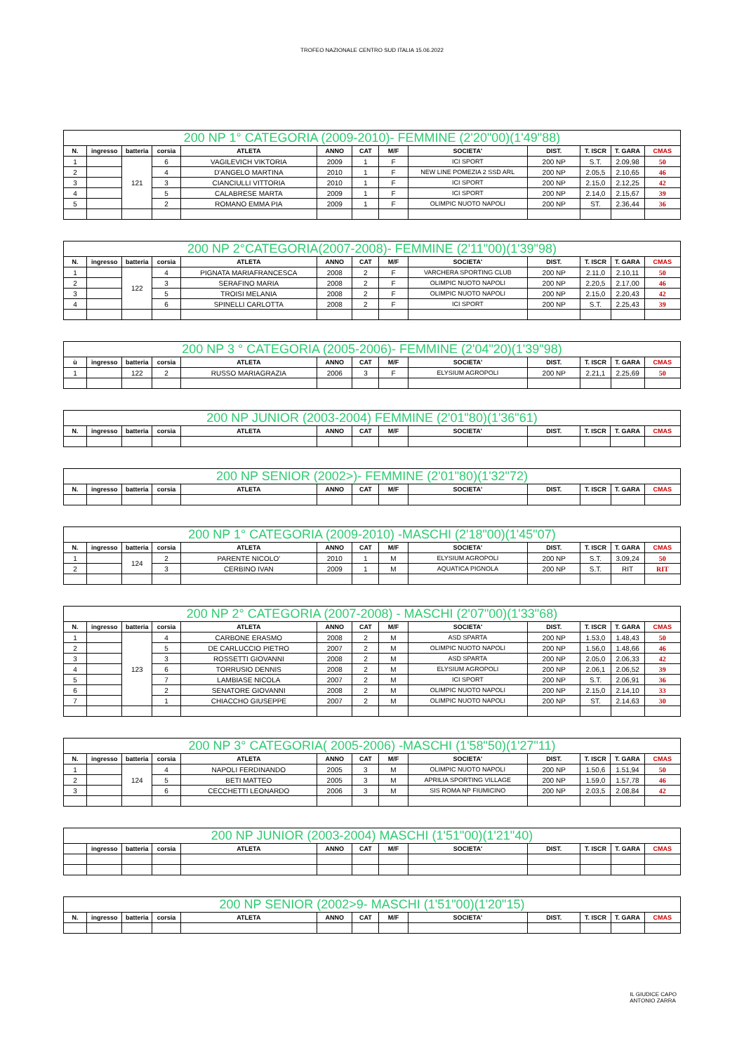TROFEO NAZIONALE CENTRO SUD ITALIA 15.06.2022
| 200 NP 1° CATEGORIA (2009-2010)- FEMMINE (2'20"00)(1'49"88) | | | | | | | | | | | | |
| N. | ingresso | batteria | corsia | ATLETA | ANNO | CAT | M/F | SOCIETA' | DIST. | T. ISCR | T. GARA | CMAS |
| 1 | | 121 | 6 | VAGILEVICH VIKTORIA | 2009 | 1 | F | ICI SPORT | 200 NP | S.T. | 2.09,98 | 50 |
| 2 | | | 4 | D'ANGELO MARTINA | 2010 | 1 | F | NEW LINE POMEZIA 2 SSD ARL | 200 NP | 2.05,5 | 2.10,65 | 46 |
| 3 | | | 3 | CIANCIULLI VITTORIA | 2010 | 1 | F | ICI SPORT | 200 NP | 2.15,0 | 2.12,25 | 42 |
| 4 | | | 5 | CALABRESE MARTA | 2009 | 1 | F | ICI SPORT | 200 NP | 2.14,0 | 2.15,67 | 39 |
| 5 | | | 2 | ROMANO EMMA PIA | 2009 | 1 | F | OLIMPIC NUOTO NAPOLI | 200 NP | ST. | 2.36,44 | 36 |
| 200 NP 2°CATEGORIA(2007-2008)- FEMMINE (2'11"00)(1'39"98) | | | | | | | | | | | | |
| N. | ingresso | batteria | corsia | ATLETA | ANNO | CAT | M/F | SOCIETA' | DIST. | T. ISCR | T. GARA | CMAS |
| 1 | | 122 | 4 | PIGNATA MARIAFRANCESCA | 2008 | 2 | F | VARCHERA SPORTING CLUB | 200 NP | 2.11,0 | 2.10,11 | 50 |
| 2 | | | 3 | SERAFINO MARIA | 2008 | 2 | F | OLIMPIC NUOTO NAPOLI | 200 NP | 2.20,5 | 2.17,00 | 46 |
| 3 | | | 5 | TROISI MELANIA | 2008 | 2 | F | OLIMPIC NUOTO NAPOLI | 200 NP | 2.15,0 | 2.20,43 | 42 |
| 4 | | | 6 | SPINELLI CARLOTTA | 2008 | 2 | F | ICI SPORT | 200 NP | S.T. | 2.25,43 | 39 |
| 200 NP 3 ° CATEGORIA (2005-2006)- FEMMINE (2'04"20)(1'39"98) | | | | | | | | | | | | |
| ù | ingresso | batteria | corsia | ATLETA | ANNO | CAT | M/F | SOCIETA' | DIST. | T. ISCR | T. GARA | CMAS |
| 1 | | 122 | 2 | RUSSO MARIAGRAZIA | 2006 | 3 | F | ELYSIUM AGROPOLI | 200 NP | 2.21,1 | 2.25,69 | 50 |
| 200 NP JUNIOR (2003-2004) FEMMINE (2'01"80)(1'36"61) | | | | | | | | | | | | |
| N. | ingresso | batteria | corsia | ATLETA | ANNO | CAT | M/F | SOCIETA' | DIST. | T. ISCR | T. GARA | CMAS |
| 200 NP SENIOR (2002>)- FEMMINE (2'01"80)(1'32"72) | | | | | | | | | | | | |
| N. | ingresso | batteria | corsia | ATLETA | ANNO | CAT | M/F | SOCIETA' | DIST. | T. ISCR | T. GARA | CMAS |
| 200 NP 1° CATEGORIA (2009-2010) -MASCHI (2'18"00)(1'45"07) | | | | | | | | | | | | |
| N. | ingresso | batteria | corsia | ATLETA | ANNO | CAT | M/F | SOCIETA' | DIST. | T. ISCR | T. GARA | CMAS |
| 1 | | 124 | 2 | PARENTE NICOLO' | 2010 | 1 | M | ELYSIUM AGROPOLI | 200 NP | S.T. | 3.09,24 | 50 |
| 2 | | | 3 | CERBINO IVAN | 2009 | 1 | M | AQUATICA PIGNOLA | 200 NP | S.T. | RIT | RIT |
| 200 NP 2° CATEGORIA (2007-2008) - MASCHI (2'07"00)(1'33"68) | | | | | | | | | | | | |
| N. | ingresso | batteria | corsia | ATLETA | ANNO | CAT | M/F | SOCIETA' | DIST. | T. ISCR | T. GARA | CMAS |
| 1 | | 123 | 4 | CARBONE ERASMO | 2008 | 2 | M | ASD SPARTA | 200 NP | 1.53,0 | 1.48,43 | 50 |
| 2 | | | 5 | DE CARLUCCIO PIETRO | 2007 | 2 | M | OLIMPIC NUOTO NAPOLI | 200 NP | 1.56,0 | 1.48,66 | 46 |
| 3 | | | 3 | ROSSETTI GIOVANNI | 2008 | 2 | M | ASD SPARTA | 200 NP | 2.05,0 | 2.06,33 | 42 |
| 4 | | | 6 | TORRUSIO DENNIS | 2008 | 2 | M | ELYSIUM AGROPOLI | 200 NP | 2.06,1 | 2.06,52 | 39 |
| 5 | | | 7 | LAMBIASE NICOLA | 2007 | 2 | M | ICI SPORT | 200 NP | S.T. | 2.06,91 | 36 |
| 6 | | | 2 | SENATORE GIOVANNI | 2008 | 2 | M | OLIMPIC NUOTO NAPOLI | 200 NP | 2.15,0 | 2.14,10 | 33 |
| 7 | | | 1 | CHIACCHO GIUSEPPE | 2007 | 2 | M | OLIMPIC NUOTO NAPOLI | 200 NP | ST. | 2.14,63 | 30 |
| 200 NP 3° CATEGORIA( 2005-2006) -MASCHI (1'58"50)(1'27"11) | | | | | | | | | | | | |
| N. | ingresso | batteria | corsia | ATLETA | ANNO | CAT | M/F | SOCIETA' | DIST. | T. ISCR | T. GARA | CMAS |
| 1 | | 124 | 4 | NAPOLI FERDINANDO | 2005 | 3 | M | OLIMPIC NUOTO NAPOLI | 200 NP | 1.50,6 | 1.51,94 | 50 |
| 2 | | | 5 | BETI MATTEO | 2005 | 3 | M | APRILIA SPORTING VILLAGE | 200 NP | 1.59,0 | 1.57,78 | 46 |
| 3 | | | 6 | CECCHETTI LEONARDO | 2006 | 3 | M | SIS ROMA NP FIUMICINO | 200 NP | 2.03,5 | 2.08,84 | 42 |
| 200 NP JUNIOR (2003-2004) MASCHI (1'51"00)(1'21"40) | | | | | | | | | | | | |
| | ingresso | batteria | corsia | ATLETA | ANNO | CAT | M/F | SOCIETA' | DIST. | T. ISCR | T. GARA | CMAS |
| 200 NP SENIOR (2002>9- MASCHI (1'51"00)(1'20"15) | | | | | | | | | | | | |
| N. | ingresso | batteria | corsia | ATLETA | ANNO | CAT | M/F | SOCIETA' | DIST. | T. ISCR | T. GARA | CMAS |
IL GIUDICE CAPO
ANTONIO ZARRA